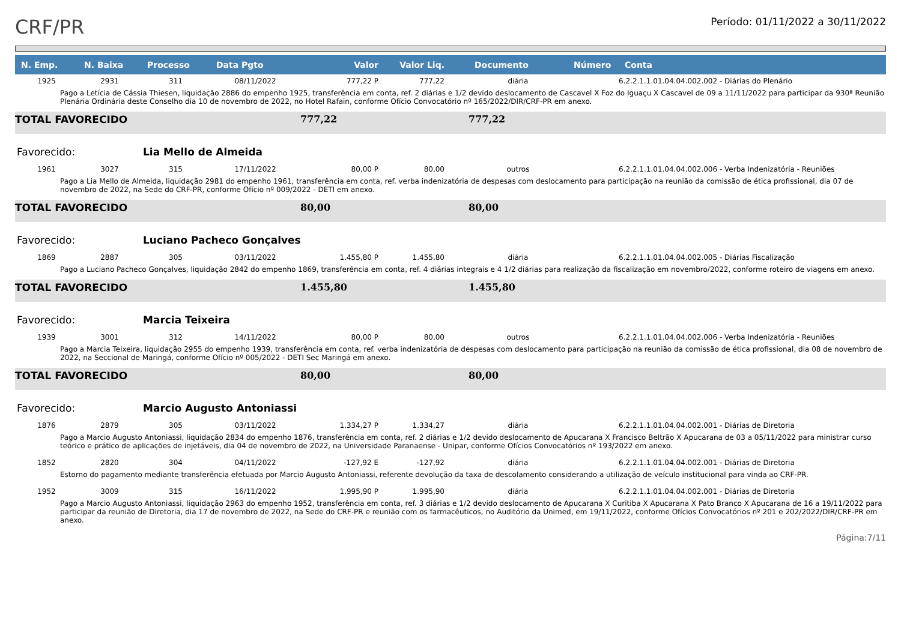CRF/PR
Período: 01/11/2022 a 30/11/2022
| N. Emp. | N. Baixa | Processo | Data Pgto | Valor | Valor Liq. | Documento | Número | Conta |
| --- | --- | --- | --- | --- | --- | --- | --- | --- |
| 1925 | 2931 | 311 | 08/11/2022 | 777,22 P | 777,22 | diária | | 6.2.2.1.1.01.04.04.002.002 - Diárias do Plenário |
| Pago a Letícia de Cássia Thiesen, liquidação 2886 do empenho 1925, transferência em conta, ref. 2 diárias e 1/2 devido deslocamento de Cascavel X Foz do Iguaçu X Cascavel de 09 a 11/11/2022 para participar da 930ª Reunião Plenária Ordinária deste Conselho dia 10 de novembro de 2022, no Hotel Rafain, conforme Ofício Convocatório nº 165/2022/DIR/CRF-PR em anexo. | | | | | | | | |
| TOTAL FAVORECIDO | | | | 777,22 | | 777,22 | | |
| Favorecido: | | Lia Mello de Almeida | | | | | | |
| 1961 | 3027 | 315 | 17/11/2022 | 80,00 P | 80,00 | outros | | 6.2.2.1.1.01.04.04.002.006 - Verba Indenizatória - Reuniões |
| Pago a Lia Mello de Almeida, liquidação 2981 do empenho 1961, transferência em conta, ref. verba indenizatória de despesas com deslocamento para participação na reunião da comissão de ética profissional, dia 07 de novembro de 2022, na Sede do CRF-PR, conforme Ofício nº 009/2022 - DETI em anexo. | | | | | | | | |
| TOTAL FAVORECIDO | | | | 80,00 | | 80,00 | | |
| Favorecido: | | Luciano Pacheco Gonçalves | | | | | | |
| 1869 | 2887 | 305 | 03/11/2022 | 1.455,80 P | 1.455,80 | diária | | 6.2.2.1.1.01.04.04.002.005 - Diárias Fiscalização |
| Pago a Luciano Pacheco Gonçalves, liquidação 2842 do empenho 1869, transferência em conta, ref. 4 diárias integrais e 4 1/2 diárias para realização da fiscalização em novembro/2022, conforme roteiro de viagens em anexo. | | | | | | | | |
| TOTAL FAVORECIDO | | | | 1.455,80 | | 1.455,80 | | |
| Favorecido: | | Marcia Teixeira | | | | | | |
| 1939 | 3001 | 312 | 14/11/2022 | 80,00 P | 80,00 | outros | | 6.2.2.1.1.01.04.04.002.006 - Verba Indenizatória - Reuniões |
| Pago a Marcia Teixeira, liquidação 2955 do empenho 1939, transferência em conta, ref. verba indenizatória de despesas com deslocamento para participação na reunião da comissão de ética profissional, dia 08 de novembro de 2022, na Seccional de Maringá, conforme Ofício nº 005/2022 - DETI Sec Maringá em anexo. | | | | | | | | |
| TOTAL FAVORECIDO | | | | 80,00 | | 80,00 | | |
| Favorecido: | | Marcio Augusto Antoniassi | | | | | | |
| 1876 | 2879 | 305 | 03/11/2022 | 1.334,27 P | 1.334,27 | diária | | 6.2.2.1.1.01.04.04.002.001 - Diárias de Diretoria |
| Pago a Marcio Augusto Antoniassi, liquidação 2834 do empenho 1876, transferência em conta, ref. 2 diárias e 1/2 devido deslocamento de Apucarana X Francisco Beltrão X Apucarana de 03 a 05/11/2022 para ministrar curso teórico e prático de aplicações de injetáveis, dia 04 de novembro de 2022, na Universidade Paranaense - Unipar, conforme Ofícios Convocatórios nº 193/2022 em anexo. | | | | | | | | |
| 1852 | 2820 | 304 | 04/11/2022 | -127,92 E | -127,92 | diária | | 6.2.2.1.1.01.04.04.002.001 - Diárias de Diretoria |
| Estorno do pagamento mediante transferência efetuada por Marcio Augusto Antoniassi, referente devolução da taxa de descolamento considerando a utilização de veículo institucional para vinda ao CRF-PR. | | | | | | | | |
| 1952 | 3009 | 315 | 16/11/2022 | 1.995,90 P | 1.995,90 | diária | | 6.2.2.1.1.01.04.04.002.001 - Diárias de Diretoria |
| Pago a Marcio Augusto Antoniassi, liquidação 2963 do empenho 1952, transferência em conta, ref. 3 diárias e 1/2 devido deslocamento de Apucarana X Curitiba X Apucarana X Pato Branco X Apucarana de 16 a 19/11/2022 para participar da reunião de Diretoria, dia 17 de novembro de 2022, na Sede do CRF-PR e reunião com os farmacêuticos, no Auditório da Unimed, em 19/11/2022, conforme Ofícios Convocatórios nº 201 e 202/2022/DIR/CRF-PR em anexo. | | | | | | | | |
Página:7/11